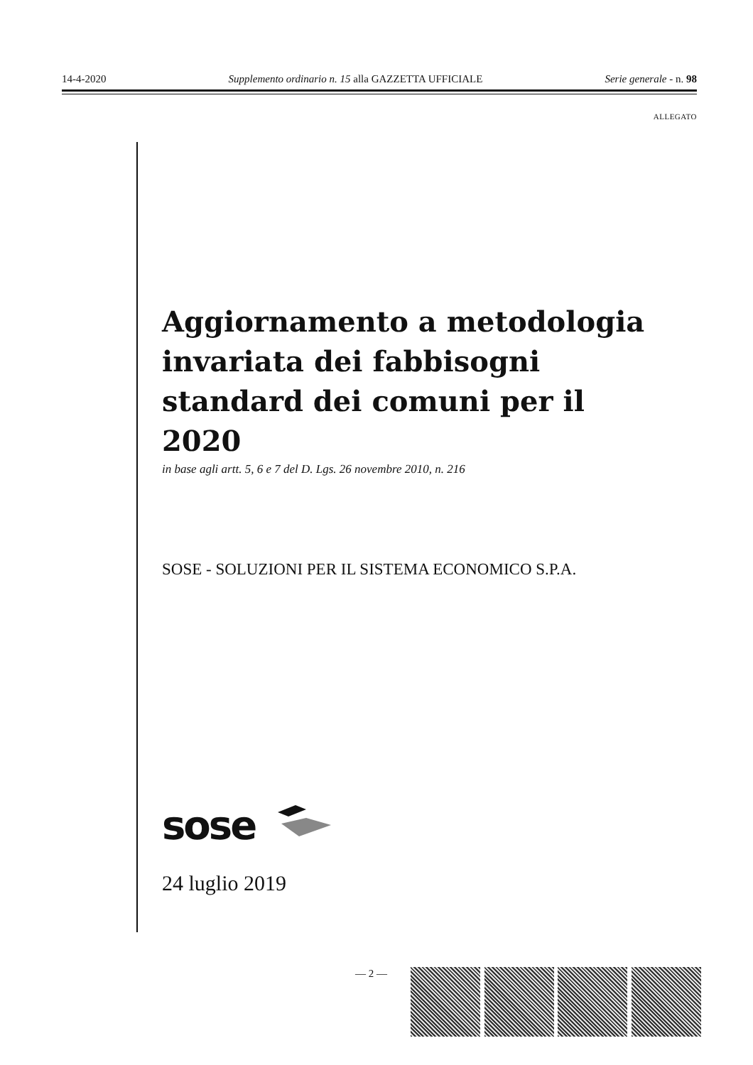14-4-2020 Supplemento ordinario n. 15 alla GAZZETTA UFFICIALE Serie generale - n. 98
ALLEGATO
Aggiornamento a metodologia invariata dei fabbisogni standard dei comuni per il 2020
in base agli artt. 5, 6 e 7 del D. Lgs. 26 novembre 2010, n. 216
SOSE - SOLUZIONI PER IL SISTEMA ECONOMICO S.P.A.
sose
24 luglio 2019
— 2 —